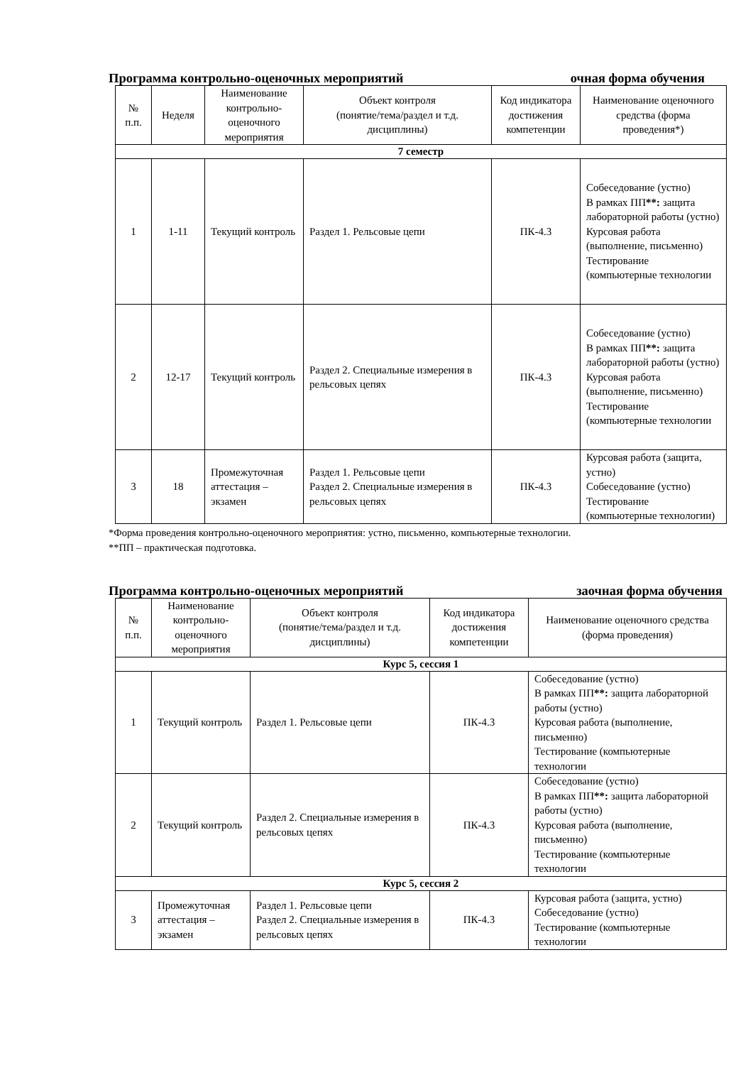Программа контрольно-оценочных мероприятий очная форма обучения
| № п.п. | Неделя | Наименование контрольно-оценочного мероприятия | Объект контроля (понятие/тема/раздел и т.д. дисциплины) | Код индикатора достижения компетенции | Наименование оценочного средства (форма проведения*) |
| --- | --- | --- | --- | --- | --- |
| 7 семестр | | | | | |
| 1 | 1-11 | Текущий контроль | Раздел 1. Рельсовые цепи | ПК-4.3 | Собеседование (устно) В рамках ПП **: защита лабораторной работы (устно) Курсовая работа (выполнение, письменно) Тестирование (компьютерные технологии |
| 2 | 12-17 | Текущий контроль | Раздел 2. Специальные измерения в рельсовых цепях | ПК-4.3 | Собеседование (устно) В рамках ПП **: защита лабораторной работы (устно) Курсовая работа (выполнение, письменно) Тестирование (компьютерные технологии |
| 3 | 18 | Промежуточная аттестация – экзамен | Раздел 1. Рельсовые цепи Раздел 2. Специальные измерения в рельсовых цепях | ПК-4.3 | Курсовая работа (защита, устно) Собеседование (устно) Тестирование (компьютерные технологии) |
*Форма проведения контрольно-оценочного мероприятия: устно, письменно, компьютерные технологии.
**ПП – практическая подготовка.
Программа контрольно-оценочных мероприятий заочная форма обучения
| № п.п. | Наименование контрольно-оценочного мероприятия | Объект контроля (понятие/тема/раздел и т.д. дисциплины) | Код индикатора достижения компетенции | Наименование оценочного средства (форма проведения) |
| --- | --- | --- | --- | --- |
| Курс 5, сессия 1 | | | | |
| 1 | Текущий контроль | Раздел 1. Рельсовые цепи | ПК-4.3 | Собеседование (устно) В рамках ПП **: защита лабораторной работы (устно) Курсовая работа (выполнение, письменно) Тестирование (компьютерные технологии |
| 2 | Текущий контроль | Раздел 2. Специальные измерения в рельсовых цепях | ПК-4.3 | Собеседование (устно) В рамках ПП **: защита лабораторной работы (устно) Курсовая работа (выполнение, письменно) Тестирование (компьютерные технологии |
| Курс 5, сессия 2 | | | | |
| 3 | Промежуточная аттестация – экзамен | Раздел 1. Рельсовые цепи Раздел 2. Специальные измерения в рельсовых цепях | ПК-4.3 | Курсовая работа (защита, устно) Собеседование (устно) Тестирование (компьютерные технологии |